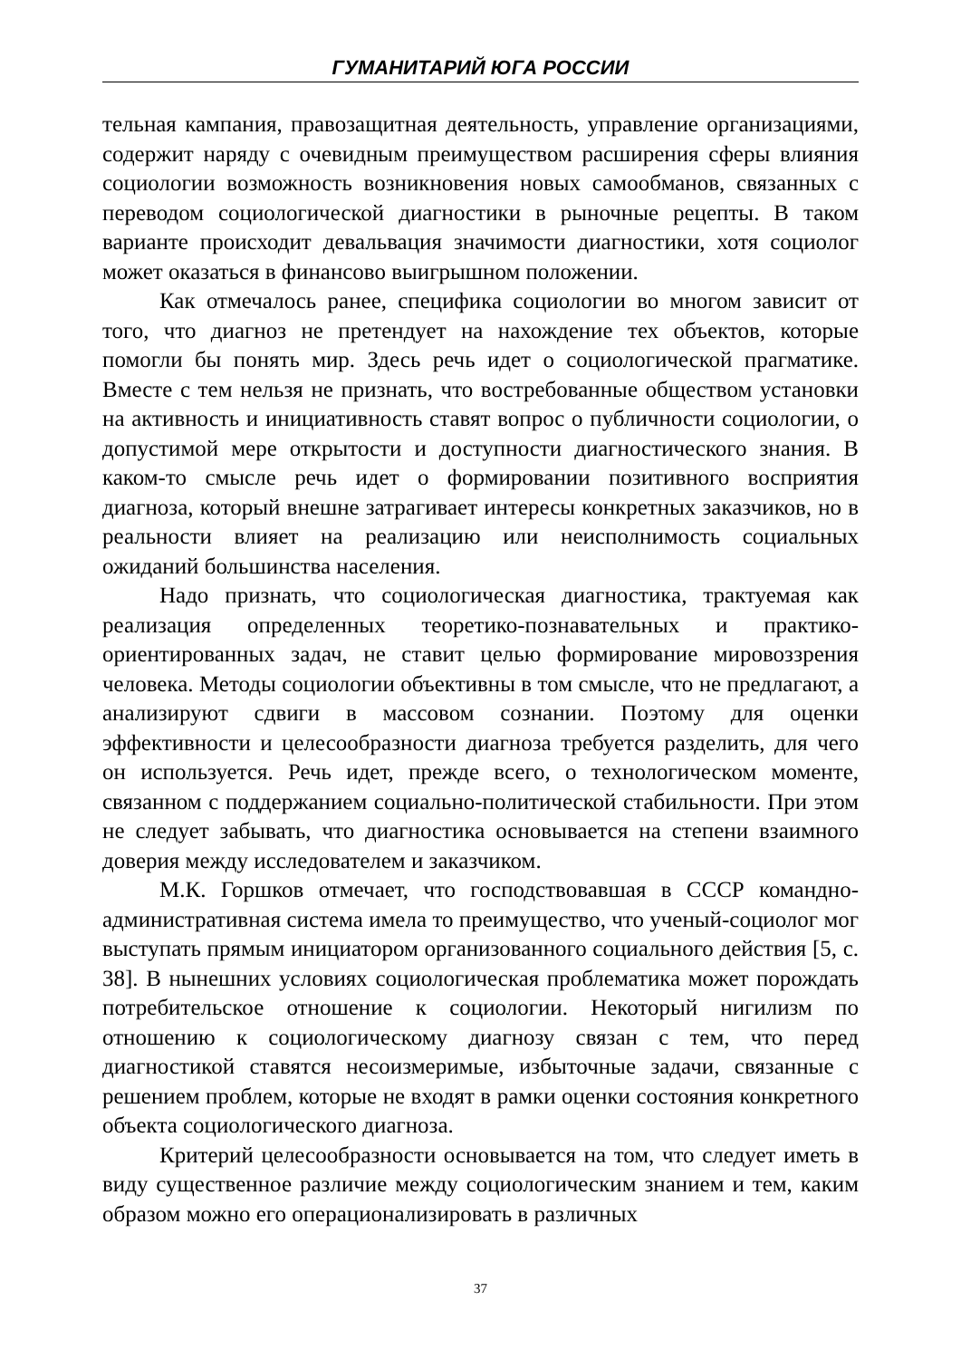ГУМАНИТАРИЙ ЮГА РОССИИ
тельная кампания, правозащитная деятельность, управление организациями, содержит наряду с очевидным преимуществом расширения сферы влияния социологии возможность возникновения новых самообманов, связанных с переводом социологической диагностики в рыночные рецепты. В таком варианте происходит девальвация значимости диагностики, хотя социолог может оказаться в финансово выигрышном положении.
Как отмечалось ранее, специфика социологии во многом зависит от того, что диагноз не претендует на нахождение тех объектов, которые помогли бы понять мир. Здесь речь идет о социологической прагматике. Вместе с тем нельзя не признать, что востребованные обществом установки на активность и инициативность ставят вопрос о публичности социологии, о допустимой мере открытости и доступности диагностического знания. В каком-то смысле речь идет о формировании позитивного восприятия диагноза, который внешне затрагивает интересы конкретных заказчиков, но в реальности влияет на реализацию или неисполнимость социальных ожиданий большинства населения.
Надо признать, что социологическая диагностика, трактуемая как реализация определенных теоретико-познавательных и практико-ориентированных задач, не ставит целью формирование мировоззрения человека. Методы социологии объективны в том смысле, что не предлагают, а анализируют сдвиги в массовом сознании. Поэтому для оценки эффективности и целесообразности диагноза требуется разделить, для чего он используется. Речь идет, прежде всего, о технологическом моменте, связанном с поддержанием социально-политической стабильности. При этом не следует забывать, что диагностика основывается на степени взаимного доверия между исследователем и заказчиком.
М.К. Горшков отмечает, что господствовавшая в СССР командно-административная система имела то преимущество, что ученый-социолог мог выступать прямым инициатором организованного социального действия [5, с. 38]. В нынешних условиях социологическая проблематика может порождать потребительское отношение к социологии. Некоторый нигилизм по отношению к социологическому диагнозу связан с тем, что перед диагностикой ставятся несоизмеримые, избыточные задачи, связанные с решением проблем, которые не входят в рамки оценки состояния конкретного объекта социологического диагноза.
Критерий целесообразности основывается на том, что следует иметь в виду существенное различие между социологическим знанием и тем, каким образом можно его операционализировать в различных
37